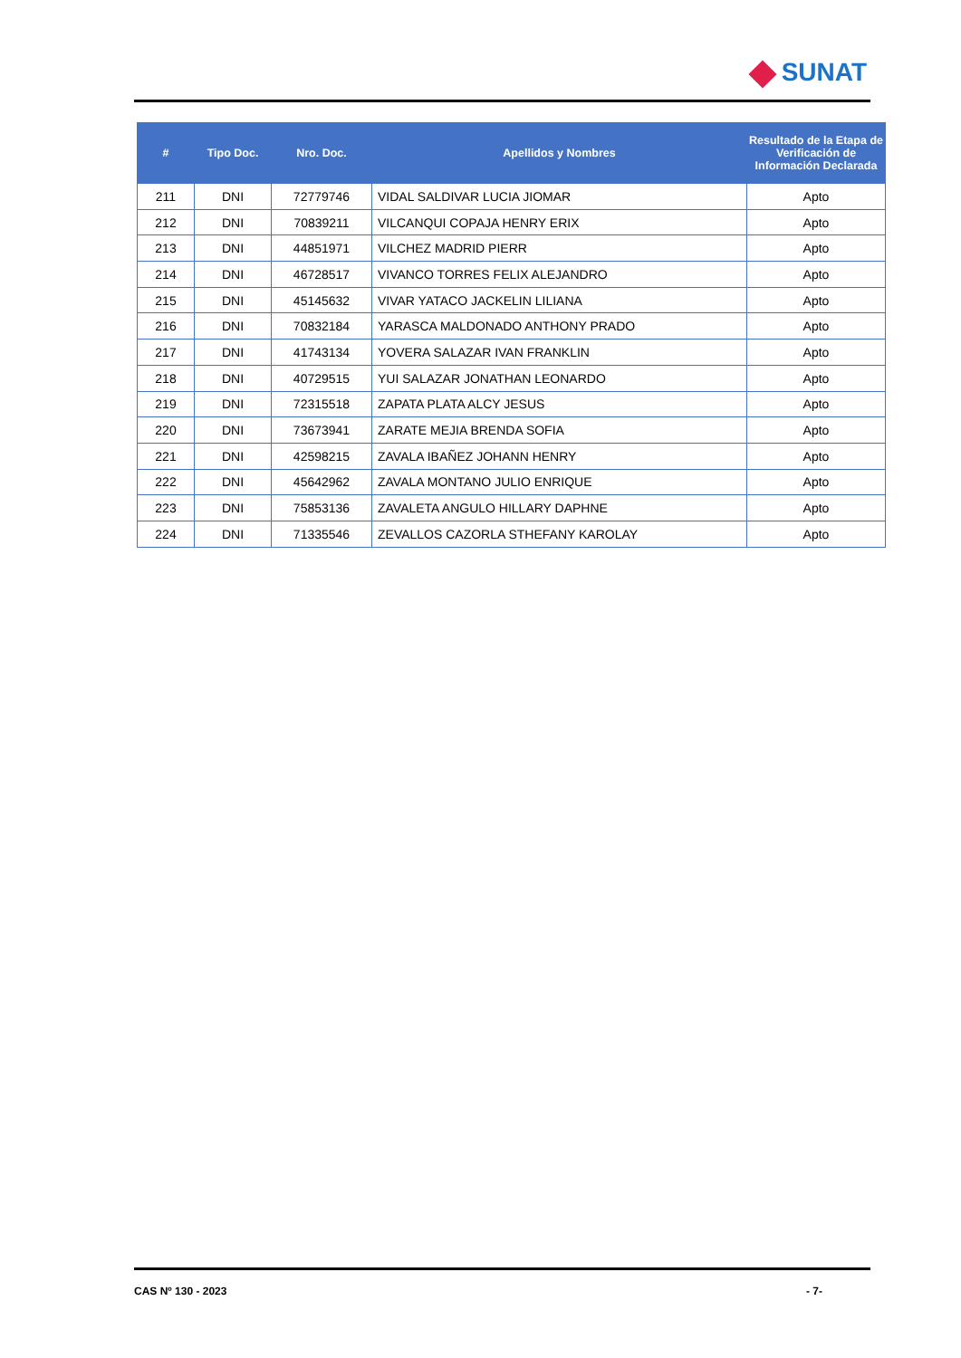SUNAT
| # | Tipo Doc. | Nro. Doc. | Apellidos y Nombres | Resultado de la Etapa de Verificación de Información Declarada |
| --- | --- | --- | --- | --- |
| 211 | DNI | 72779746 | VIDAL SALDIVAR LUCIA JIOMAR | Apto |
| 212 | DNI | 70839211 | VILCANQUI COPAJA HENRY ERIX | Apto |
| 213 | DNI | 44851971 | VILCHEZ MADRID PIERR | Apto |
| 214 | DNI | 46728517 | VIVANCO TORRES FELIX ALEJANDRO | Apto |
| 215 | DNI | 45145632 | VIVAR YATACO JACKELIN LILIANA | Apto |
| 216 | DNI | 70832184 | YARASCA MALDONADO ANTHONY PRADO | Apto |
| 217 | DNI | 41743134 | YOVERA SALAZAR IVAN FRANKLIN | Apto |
| 218 | DNI | 40729515 | YUI SALAZAR JONATHAN LEONARDO | Apto |
| 219 | DNI | 72315518 | ZAPATA PLATA ALCY JESUS | Apto |
| 220 | DNI | 73673941 | ZARATE MEJIA BRENDA SOFIA | Apto |
| 221 | DNI | 42598215 | ZAVALA IBAÑEZ JOHANN HENRY | Apto |
| 222 | DNI | 45642962 | ZAVALA MONTANO JULIO ENRIQUE | Apto |
| 223 | DNI | 75853136 | ZAVALETA ANGULO HILLARY DAPHNE | Apto |
| 224 | DNI | 71335546 | ZEVALLOS CAZORLA STHEFANY KAROLAY | Apto |
CAS Nº 130 - 2023 - 7-